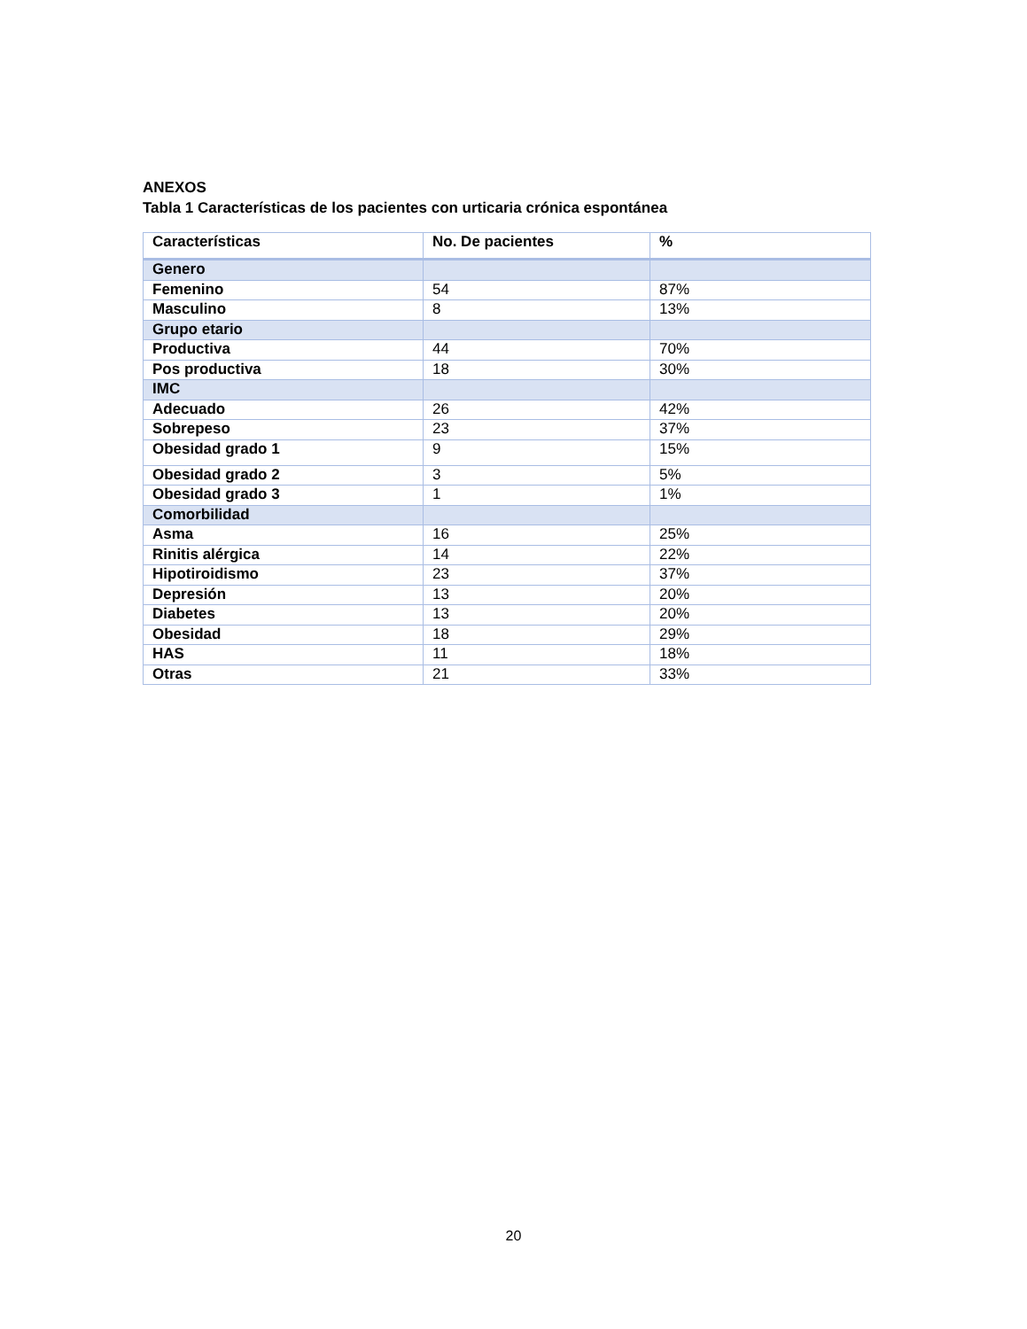ANEXOS
Tabla 1 Características de los pacientes con urticaria crónica espontánea
| Características | No. De pacientes | % |
| --- | --- | --- |
| Genero | | |
| Femenino | 54 | 87% |
| Masculino | 8 | 13% |
| Grupo etario | | |
| Productiva | 44 | 70% |
| Pos productiva | 18 | 30% |
| IMC | | |
| Adecuado | 26 | 42% |
| Sobrepeso | 23 | 37% |
| Obesidad grado 1 | 9 | 15% |
| Obesidad grado 2 | 3 | 5% |
| Obesidad grado 3 | 1 | 1% |
| Comorbilidad | | |
| Asma | 16 | 25% |
| Rinitis alérgica | 14 | 22% |
| Hipotiroidismo | 23 | 37% |
| Depresión | 13 | 20% |
| Diabetes | 13 | 20% |
| Obesidad | 18 | 29% |
| HAS | 11 | 18% |
| Otras | 21 | 33% |
20